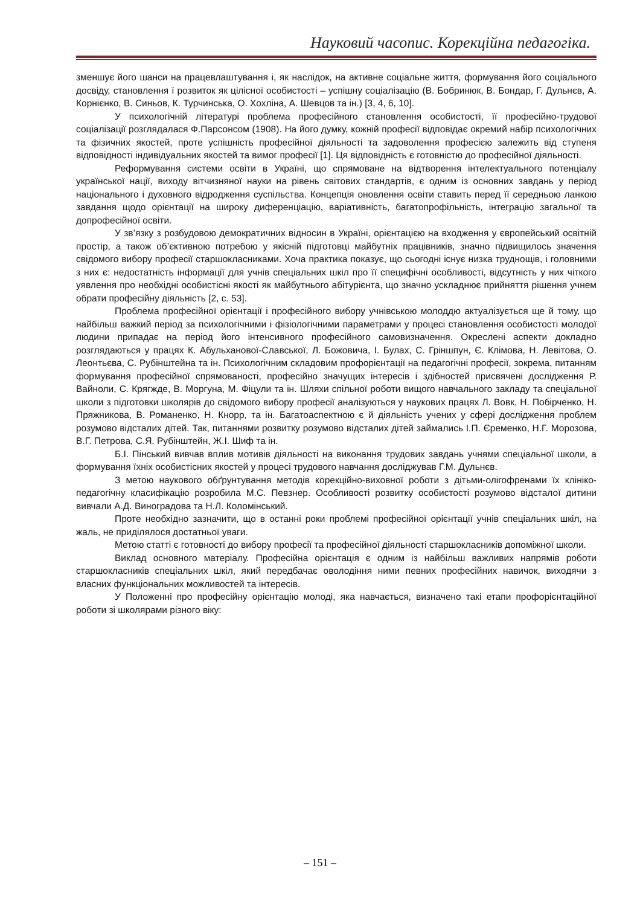Науковий часопис. Корекційна педагогіка.
зменшує його шанси на працевлаштування і, як наслідок, на активне соціальне життя, формування його соціального досвіду, становлення ї розвиток як цілісної особистості – успішну соціалізацію (В. Бобринюк, В. Бондар, Г. Дульнєв, А. Корнієнко, В. Синьов, К. Турчинська, О. Хохліна, А. Шевцов та ін.) [3, 4, 6, 10].
У психологічній літературі проблема професійного становлення особистості, її професійно-трудової соціалізації розглядалася Ф.Парсонсом (1908). На його думку, кожній професії відповідає окремий набір психологічних та фізичних якостей, проте успішність професійної діяльності та задоволення професією залежить від ступеня відповідності індивідуальних якостей та вимог професії [1]. Ця відповідність є готовністю до професійної діяльності.
Реформування системи освіти в Україні, що спрямоване на відтворення інтелектуального потенціалу української нації, виходу вітчизняної науки на рівень світових стандартів, є одним із основних завдань у період національного і духовного відродження суспільства. Концепція оновлення освіти ставить перед її середньою ланкою завдання щодо орієнтації на широку диференціацію, варіативність, багатопрофільність, інтеграцію загальної та допрофесійної освіти.
У зв’язку з розбудовою демократичних відносин в Україні, орієнтацією на входження у європейський освітній простір, а також об’єктивною потребою у якісній підготовці майбутніх працівників, значно підвищилось значення свідомого вибору професії старшокласниками. Хоча практика показує, що сьогодні існує низка труднощів, і головними з них є: недостатність інформації для учнів спеціальних шкіл про її специфічні особливості, відсутність у них чіткого уявлення про необхідні особистісні якості як майбутнього абітурієнта, що значно ускладнює прийняття рішення учнем обрати професійну діяльність [2, с. 53].
Проблема професійної орієнтації і професійного вибору учнівською молоддю актуалізується ще й тому, що найбільш важкий період за психологічними і фізіологічними параметрами у процесі становлення особистості молодої людини припадає на період його інтенсивного професійного самовизначення. Окреслені аспекти докладно розглядаються у працях К. Абульханової-Славської, Л. Божовича, І. Булах, С. Гріншпун, Є. Клімова, Н. Левітова, О. Леонтьєва, С. Рубінштейна та ін. Психологічним складовим профорієнтації на педагогічні професії, зокрема, питанням формування професійної спрямованості, професійно значущих інтересів і здібностей присвячені дослідження Р. Вайноли, С. Крягжде, В. Моргуна, М. Фіцули та ін. Шляхи спільної роботи вищого навчального закладу та спеціальної школи з підготовки школярів до свідомого вибору професії аналізуються у наукових працях Л. Вовк, Н. Побірченко, Н. Пряжникова, В. Романенко, Н. Кнорр, та ін. Багатоаспектною є й діяльність учених у сфері дослідження проблем розумово відсталих дітей. Так, питаннями розвитку розумово відсталих дітей займались І.П. Єременко, Н.Г. Морозова, В.Г. Петрова, С.Я. Рубінштейн, Ж.І. Шиф та ін.
Б.І. Пінський вивчав вплив мотивів діяльності на виконання трудових завдань учнями спеціальної школи, а формування їхніх особистісних якостей у процесі трудового навчання досліджував Г.М. Дульнєв.
З метою наукового обґрунтування методів корекційно-виховної роботи з дітьми-олігофренами їх клініко-педагогічну класифікацію розробила М.С. Певзнер. Особливості розвитку особистості розумово відсталої дитини вивчали А.Д. Виноградова та Н.Л. Коломінський.
Проте необхідно зазначити, що в останні роки проблемі професійної орієнтації учнів спеціальних шкіл, на жаль, не приділялося достатньої уваги.
Метою статті є готовності до вибору професії та професійної діяльності старшокласників допоміжної школи.
Виклад основного матеріалу. Професійна орієнтація є одним із найбільш важливих напрямів роботи старшокласників спеціальних шкіл, який передбачає оволодіння ними певних професійних навичок, виходячи з власних функціональних можливостей та інтересів.
У Положенні про професійну орієнтацію молоді, яка навчається, визначено такі етапи профорієнтаційної роботи зі школярами різного віку:
– 151 –